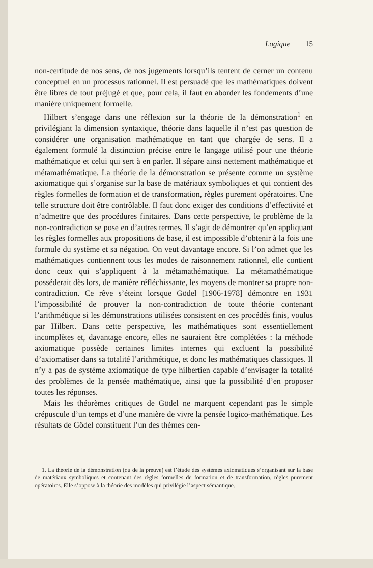Logique 15
non-certitude de nos sens, de nos jugements lorsqu’ils tentent de cerner un contenu conceptuel en un processus rationnel. Il est persuadé que les mathématiques doivent être libres de tout préjugé et que, pour cela, il faut en aborder les fondements d’une manière uniquement formelle.
Hilbert s’engage dans une réflexion sur la théorie de la démonstration<sup>1</sup> en privilégiant la dimension syntaxique, théorie dans laquelle il n’est pas question de considérer une organisation mathématique en tant que chargée de sens. Il a également formulé la distinction précise entre le langage utilisé pour une théorie mathématique et celui qui sert à en parler. Il sépare ainsi nettement mathématique et métamathématique. La théorie de la démonstration se présente comme un système axiomatique qui s’organise sur la base de matériaux symboliques et qui contient des règles formelles de formation et de transformation, règles purement opératoires. Une telle structure doit être contrôlable. Il faut donc exiger des conditions d’effectivité et n’admettre que des procédures finitaires. Dans cette perspective, le problème de la non-contradiction se pose en d’autres termes. Il s’agit de démontrer qu’en appliquant les règles formelles aux propositions de base, il est impossible d’obtenir à la fois une formule du système et sa négation. On veut davantage encore. Si l’on admet que les mathématiques contiennent tous les modes de raisonnement rationnel, elle contient donc ceux qui s’appliquent à la métamathématique. La métamathématique posséderait dès lors, de manière réfléchissante, les moyens de montrer sa propre non-contradiction. Ce rêve s’éteint lorsque Gödel [1906-1978] démontre en 1931 l’impossibilité de prouver la non-contradiction de toute théorie contenant l’arithmétique si les démonstrations utilisées consistent en ces procédés finis, voulus par Hilbert. Dans cette perspective, les mathématiques sont essentiellement incomplètes et, davantage encore, elles ne sauraient être complétées : la méthode axiomatique possède certaines limites internes qui excluent la possibilité d’axiomatiser dans sa totalité l’arithmétique, et donc les mathématiques classiques. Il n’y a pas de système axiomatique de type hilbertien capable d’envisager la totalité des problèmes de la pensée mathématique, ainsi que la possibilité d’en proposer toutes les réponses.
Mais les théorèmes critiques de Gödel ne marquent cependant pas le simple crépuscule d’un temps et d’une manière de vivre la pensée logico-mathématique. Les résultats de Gödel constituent l’un des thèmes cen-
1. La théorie de la démonstration (ou de la preuve) est l’étude des systèmes axiomatiques s’organisant sur la base de matériaux symboliques et contenant des règles formelles de formation et de transformation, règles purement opératoires. Elle s’oppose à la théorie des modèles qui privilégie l’aspect sémantique.